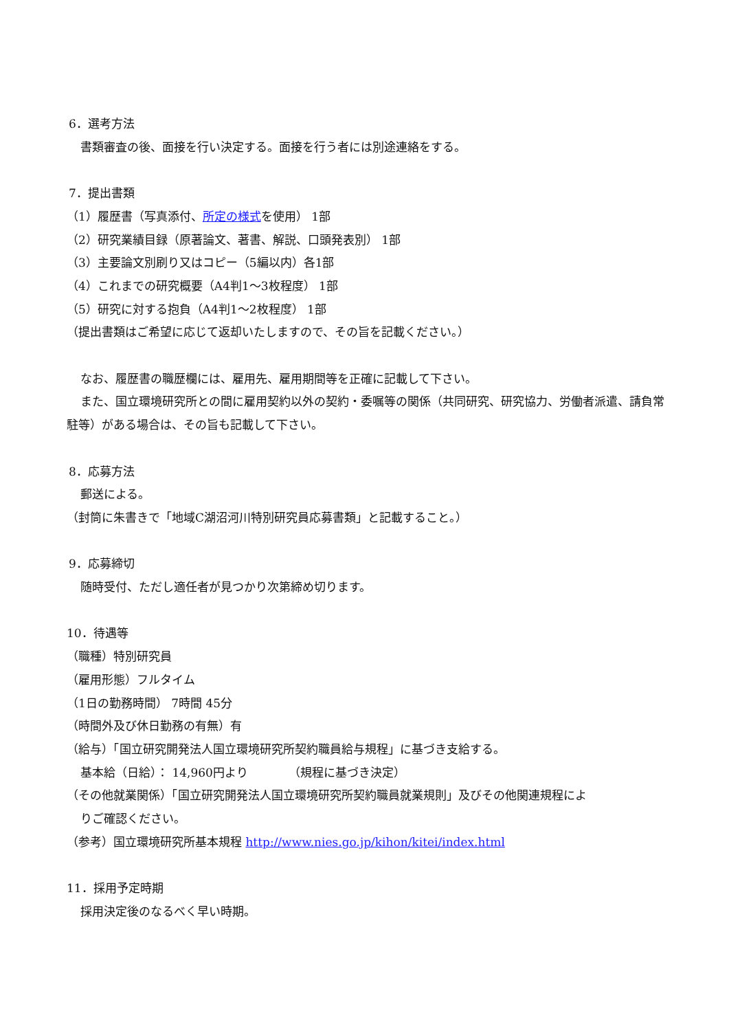6．選考方法
書類審査の後、面接を行い決定する。面接を行う者には別途連絡をする。
7．提出書類
（1）履歴書（写真添付、所定の様式を使用） 1部
（2）研究業績目録（原著論文、著書、解説、口頭発表別） 1部
（3）主要論文別刷り又はコピー（5編以内）各1部
（4）これまでの研究概要（A4判1～3枚程度） 1部
（5）研究に対する抱負（A4判1～2枚程度） 1部
（提出書類はご希望に応じて返却いたしますので、その旨を記載ください。）
なお、履歴書の職歴欄には、雇用先、雇用期間等を正確に記載して下さい。
また、国立環境研究所との間に雇用契約以外の契約・委嘱等の関係（共同研究、研究協力、労働者派遣、請負常駐等）がある場合は、その旨も記載して下さい。
8．応募方法
郵送による。
（封筒に朱書きで「地域C湖沼河川特別研究員応募書類」と記載すること。）
9．応募締切
随時受付、ただし適任者が見つかり次第締め切ります。
10．待遇等
（職種）特別研究員
（雇用形態）フルタイム
（1日の勤務時間） 7時間 45分
（時間外及び休日勤務の有無）有
（給与）「国立研究開発法人国立環境研究所契約職員給与規程」に基づき支給する。
基本給（日給）： 14,960円より （規程に基づき決定）
（その他就業関係）「国立研究開発法人国立環境研究所契約職員就業規則」及びその他関連規程によ
りご確認ください。
（参考）国立環境研究所基本規程 http://www.nies.go.jp/kihon/kitei/index.html
11．採用予定時期
採用決定後のなるべく早い時期。